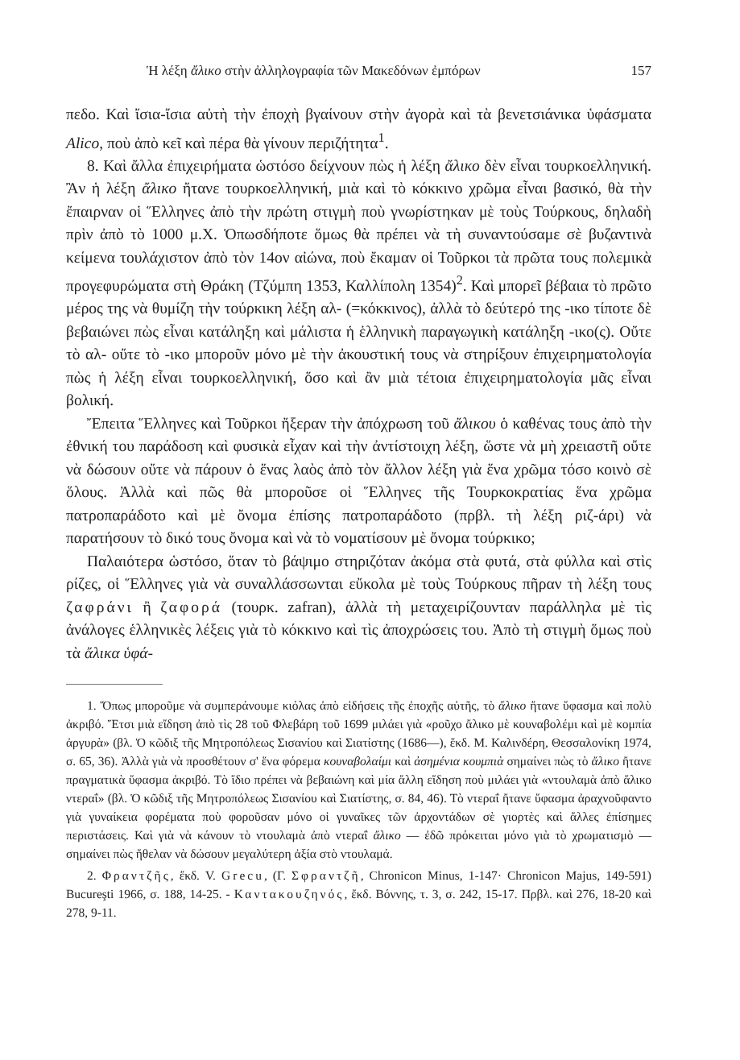Ἡ λέξη ἄλικο στὴν ἀλληλογραφία τῶν Μακεδόνων ἐμπόρων 157
πεδο. Καὶ ἴσια-ἴσια αὐτὴ τὴν ἐποχὴ βγαίνουν στὴν ἀγορὰ καὶ τὰ βενετσιάνικα ὑφάσματα Alico, ποὺ ἀπὸ κεῖ καὶ πέρα θὰ γίνουν περιζήτητα<sup>1</sup>.
8. Καὶ ἄλλα ἐπιχειρήματα ὡστόσο δείχνουν πὼς ἡ λέξη ἄλικο δὲν εἶναι τουρκοελληνική. Ἂν ἡ λέξη ἄλικο ἤτανε τουρκοελληνική, μιὰ καὶ τὸ κόκκινο χρῶμα εἶναι βασικό, θὰ τὴν ἔπαιρναν οἱ Ἕλληνες ἀπὸ τὴν πρώτη στιγμὴ ποὺ γνωρίστηκαν μὲ τοὺς Τούρκους, δηλαδὴ πρὶν ἀπὸ τὸ 1000 μ.Χ. Ὁπωσδήποτε ὅμως θὰ πρέπει νὰ τὴ συναντούσαμε σὲ βυζαντινὰ κείμενα τουλάχιστον ἀπὸ τὸν 14ον αἰώνα, ποὺ ἔκαμαν οἱ Τοῦρκοι τὰ πρῶτα τους πολεμικὰ προγεφυρώματα στὴ Θράκη (Τζύμπη 1353, Καλλίπολη 1354)<sup>2</sup>. Καὶ μπορεῖ βέβαια τὸ πρῶτο μέρος της νὰ θυμίζη τὴν τούρκικη λέξη αλ- (=κόκκινος), ἀλλὰ τὸ δεύτερό της -ικο τίποτε δὲ βεβαιώνει πὼς εἶναι κατάληξη καὶ μάλιστα ἡ ἑλληνικὴ παραγωγικὴ κατάληξη -ικο(ς). Οὔτε τὸ αλ- οὔτε τὸ -ικο μποροῦν μόνο μὲ τὴν ἀκουστική τους νὰ στηρίξουν ἐπιχειρηματολογία πὼς ἡ λέξη εἶναι τουρκοελληνική, ὅσο καὶ ἂν μιὰ τέτοια ἐπιχειρηματολογία μᾶς εἶναι βολική.
Ἔπειτα Ἕλληνες καὶ Τοῦρκοι ἤξεραν τὴν ἀπόχρωση τοῦ ἄλικου ὁ καθένας τους ἀπὸ τὴν ἐθνική του παράδοση καὶ φυσικὰ εἶχαν καὶ τὴν ἀντίστοιχη λέξη, ὥστε νὰ μὴ χρειαστῆ οὔτε νὰ δώσουν οὔτε νὰ πάρουν ὁ ἕνας λαὸς ἀπὸ τὸν ἄλλον λέξη γιὰ ἕνα χρῶμα τόσο κοινὸ σὲ ὅλους. Ἀλλὰ καὶ πῶς θὰ μποροῦσε οἱ Ἕλληνες τῆς Τουρκοκρατίας ἕνα χρῶμα πατροπαράδοτο καὶ μὲ ὄνομα ἐπίσης πατροπαράδοτο (πρβλ. τὴ λέξη ριζ-άρι) νὰ παρατήσουν τὸ δικό τους ὄνομα καὶ νὰ τὸ νοματίσουν μὲ ὄνομα τούρκικο;
Παλαιότερα ὡστόσο, ὅταν τὸ βάψιμο στηριζόταν ἀκόμα στὰ φυτά, στὰ φύλλα καὶ στὶς ρίζες, οἱ Ἕλληνες γιὰ νὰ συναλλάσσωνται εὔκολα μὲ τοὺς Τούρκους πῆραν τὴ λέξη τους ζαφράνι ἢ ζαφορά (τουρκ. zafran), ἀλλὰ τὴ μεταχειρίζουνταν παράλληλα μὲ τὶς ἀνάλογες ἑλληνικὲς λέξεις γιὰ τὸ κόκκινο καὶ τὶς ἀποχρώσεις του. Ἀπὸ τὴ στιγμὴ ὅμως ποὺ τὰ ἄλικα ὑφά-
1. Ὅπως μποροῦμε νὰ συμπεράνουμε κιόλας ἀπὸ εἰδήσεις τῆς ἐποχῆς αὐτῆς, τὸ ἄλικο ἤτανε ὕφασμα καὶ πολὺ ἀκριβό. Ἔτσι μιὰ εἴδηση ἀπὸ τὶς 28 τοῦ Φλεβάρη τοῦ 1699 μιλάει γιὰ «ροῦχο ἄλικο μὲ κουναβολέμι καὶ μὲ κομπία ἀργυρὰ» (βλ. Ὁ κῶδιξ τῆς Μητροπόλεως Σισανίου καὶ Σιατίστης (1686—), ἔκδ. Μ. Καλινδέρη, Θεσσαλονίκη 1974, σ. 65, 36). Ἀλλὰ γιὰ νὰ προσθέτουν σ' ἕνα φόρεμα κουναβολαίμι καὶ ἀσημένια κουμπιὰ σημαίνει πὼς τὸ ἄλικο ἤτανε πραγματικὰ ὕφασμα ἀκριβό. Τὸ ἴδιο πρέπει νὰ βεβαιώνη καὶ μία ἄλλη εἴδηση ποὺ μιλάει γιὰ «ντουλαμὰ ἀπὸ ἄλικο ντεραΐ» (βλ. Ὁ κῶδιξ τῆς Μητροπόλεως Σισανίου καὶ Σιατίστης, σ. 84, 46). Τὸ ντεραΐ ἤτανε ὕφασμα ἀραχνοῦφαντο γιὰ γυναίκεια φορέματα ποὺ φοροῦσαν μόνο οἱ γυναῖκες τῶν ἀρχοντάδων σὲ γιορτὲς καὶ ἄλλες ἐπίσημες περιστάσεις. Καὶ γιὰ νὰ κάνουν τὸ ντουλαμὰ ἀπὸ ντεραΐ ἄλικο — ἐδῶ πρόκειται μόνο γιὰ τὸ χρωματισμὸ — σημαίνει πὼς ἤθελαν νὰ δώσουν μεγαλύτερη ἀξία στὸ ντουλαμά.
2. Φραντζῆς, ἔκδ. V. Grecu, (Γ. Σφραντζῆ, Chronicon Minus, 1-147· Chronicon Majus, 149-591) Bucureşti 1966, σ. 188, 14-25. - Καντακουζηνός, ἔκδ. Βόννης, τ. 3, σ. 242, 15-17. Πρβλ. καὶ 276, 18-20 καὶ 278, 9-11.